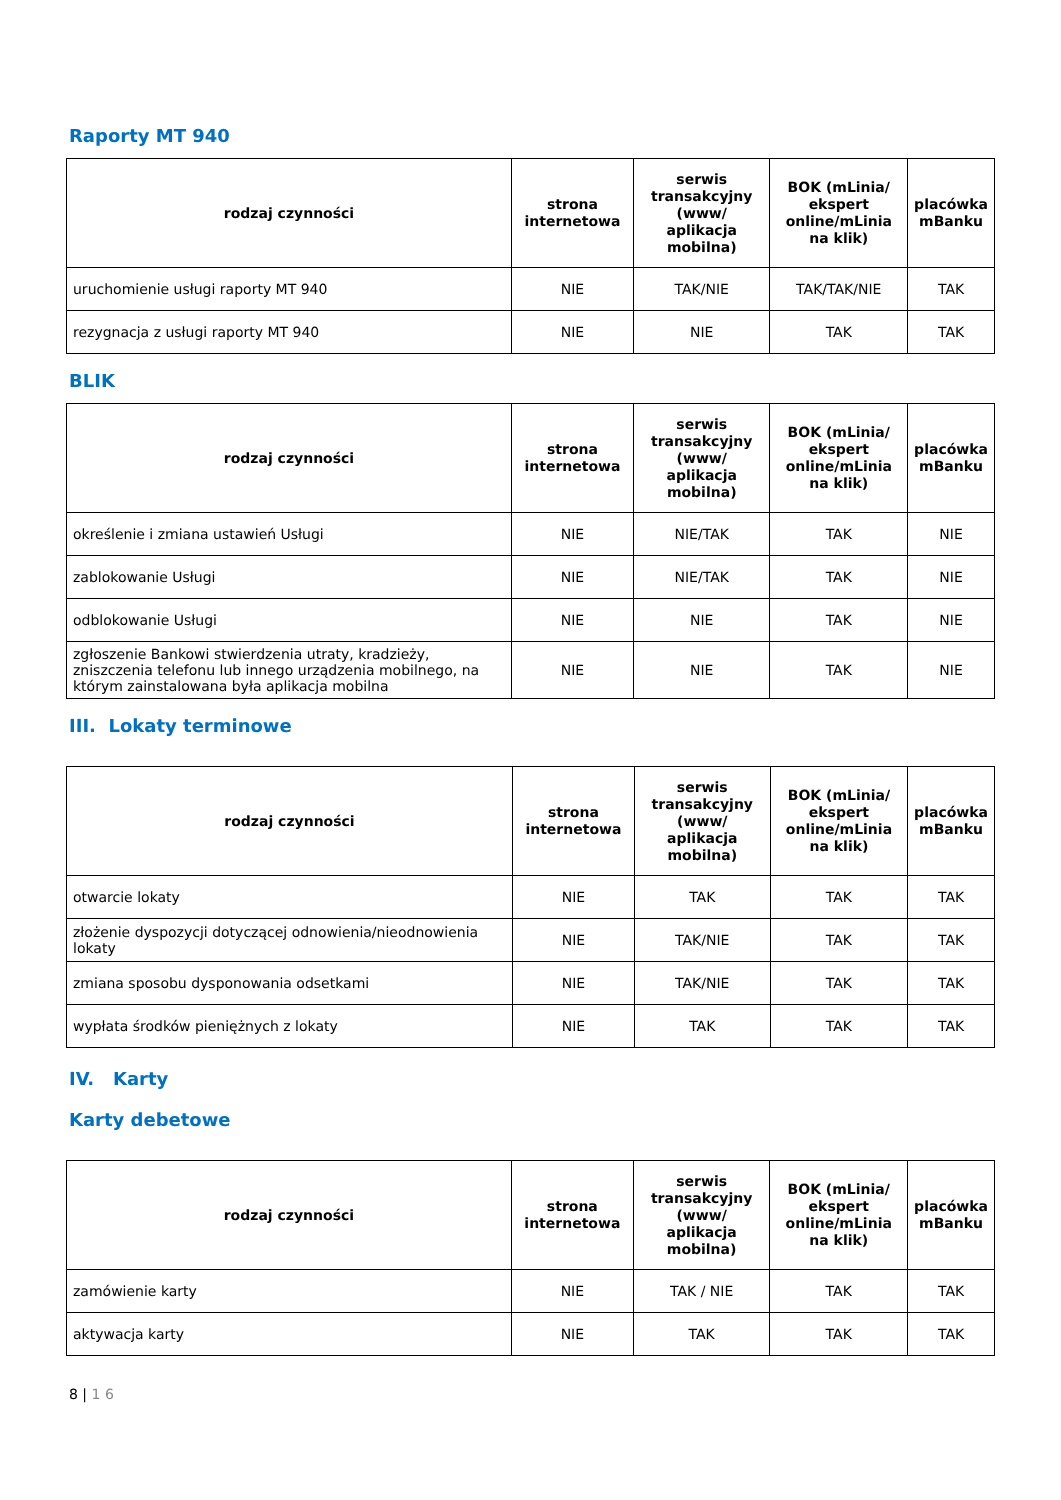Raporty MT 940
| rodzaj czynności | strona internetowa | serwis transakcyjny (www/ aplikacja mobilna) | BOK (mLinia/ ekspert online/mLinia na klik) | placówka mBanku |
| --- | --- | --- | --- | --- |
| uruchomienie usługi raporty MT 940 | NIE | TAK/NIE | TAK/TAK/NIE | TAK |
| rezygnacja z usługi raporty MT 940 | NIE | NIE | TAK | TAK |
BLIK
| rodzaj czynności | strona internetowa | serwis transakcyjny (www/ aplikacja mobilna) | BOK (mLinia/ ekspert online/mLinia na klik) | placówka mBanku |
| --- | --- | --- | --- | --- |
| określenie i zmiana ustawień Usługi | NIE | NIE/TAK | TAK | NIE |
| zablokowanie Usługi | NIE | NIE/TAK | TAK | NIE |
| odblokowanie Usługi | NIE | NIE | TAK | NIE |
| zgłoszenie Bankowi stwierdzenia utraty, kradzieży, zniszczenia telefonu lub innego urządzenia mobilnego, na którym zainstalowana była aplikacja mobilna | NIE | NIE | TAK | NIE |
III. Lokaty terminowe
| rodzaj czynności | strona internetowa | serwis transakcyjny (www/ aplikacja mobilna) | BOK (mLinia/ ekspert online/mLinia na klik) | placówka mBanku |
| --- | --- | --- | --- | --- |
| otwarcie lokaty | NIE | TAK | TAK | TAK |
| złożenie dyspozycji dotyczącej odnowienia/nieodnowienia lokaty | NIE | TAK/NIE | TAK | TAK |
| zmiana sposobu dysponowania odsetkami | NIE | TAK/NIE | TAK | TAK |
| wypłata środków pieniężnych z lokaty | NIE | TAK | TAK | TAK |
IV. Karty
Karty debetowe
| rodzaj czynności | strona internetowa | serwis transakcyjny (www/ aplikacja mobilna) | BOK (mLinia/ ekspert online/mLinia na klik) | placówka mBanku |
| --- | --- | --- | --- | --- |
| zamówienie karty | NIE | TAK / NIE | TAK | TAK |
| aktywacja karty | NIE | TAK | TAK | TAK |
8 | 1 6